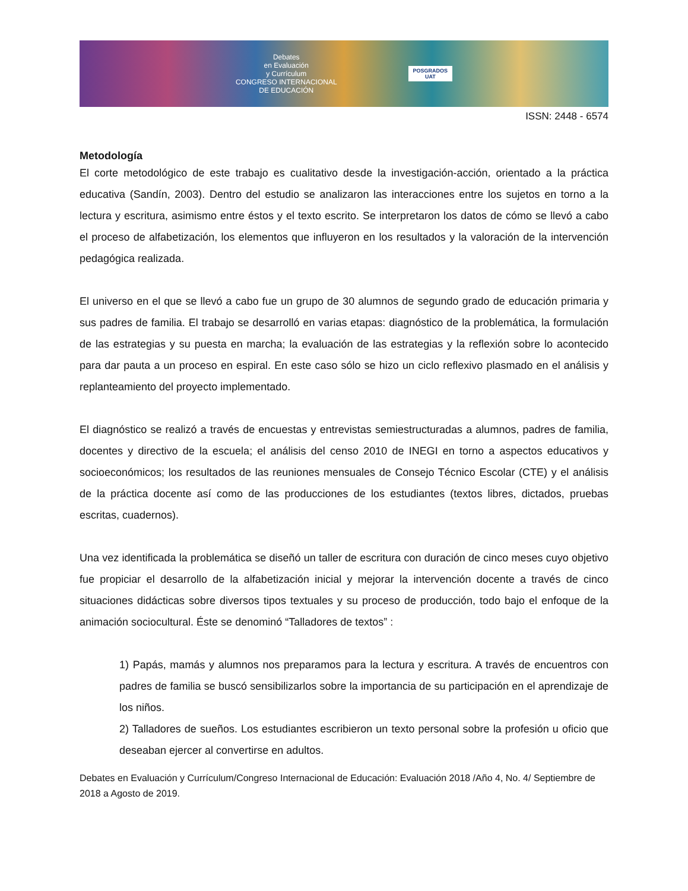Debates
en Evaluación
y Currículum
CONGRESO INTERNACIONAL
DE EDUCACIÓN
POSGRADOS
UAT
ISSN: 2448 - 6574
Metodología
El corte metodológico de este trabajo es cualitativo desde la investigación-acción, orientado a la práctica educativa (Sandín, 2003). Dentro del estudio se analizaron las interacciones entre los sujetos en torno a la lectura y escritura, asimismo entre éstos y el texto escrito. Se interpretaron los datos de cómo se llevó a cabo el proceso de alfabetización, los elementos que influyeron en los resultados y la valoración de la intervención pedagógica realizada.
El universo en el que se llevó a cabo fue un grupo de 30 alumnos de segundo grado de educación primaria y sus padres de familia. El trabajo se desarrolló en varias etapas: diagnóstico de la problemática, la formulación de las estrategias y su puesta en marcha; la evaluación de las estrategias y la reflexión sobre lo acontecido para dar pauta a un proceso en espiral. En este caso sólo se hizo un ciclo reflexivo plasmado en el análisis y replanteamiento del proyecto implementado.
El diagnóstico se realizó a través de encuestas y entrevistas semiestructuradas a alumnos, padres de familia, docentes y directivo de la escuela; el análisis del censo 2010 de INEGI en torno a aspectos educativos y socioeconómicos; los resultados de las reuniones mensuales de Consejo Técnico Escolar (CTE) y el análisis de la práctica docente así como de las producciones de los estudiantes (textos libres, dictados, pruebas escritas, cuadernos).
Una vez identificada la problemática se diseñó un taller de escritura con duración de cinco meses cuyo objetivo fue propiciar el desarrollo de la alfabetización inicial y mejorar la intervención docente a través de cinco situaciones didácticas sobre diversos tipos textuales y su proceso de producción, todo bajo el enfoque de la animación sociocultural. Éste se denominó “Talladores de textos” :
1) Papás, mamás y alumnos nos preparamos para la lectura y escritura. A través de encuentros con padres de familia se buscó sensibilizarlos sobre la importancia de su participación en el aprendizaje de los niños.
2) Talladores de sueños. Los estudiantes escribieron un texto personal sobre la profesión u oficio que deseaban ejercer al convertirse en adultos.
Debates en Evaluación y Currículum/Congreso Internacional de Educación: Evaluación 2018 /Año 4, No. 4/ Septiembre de 2018 a Agosto de 2019.